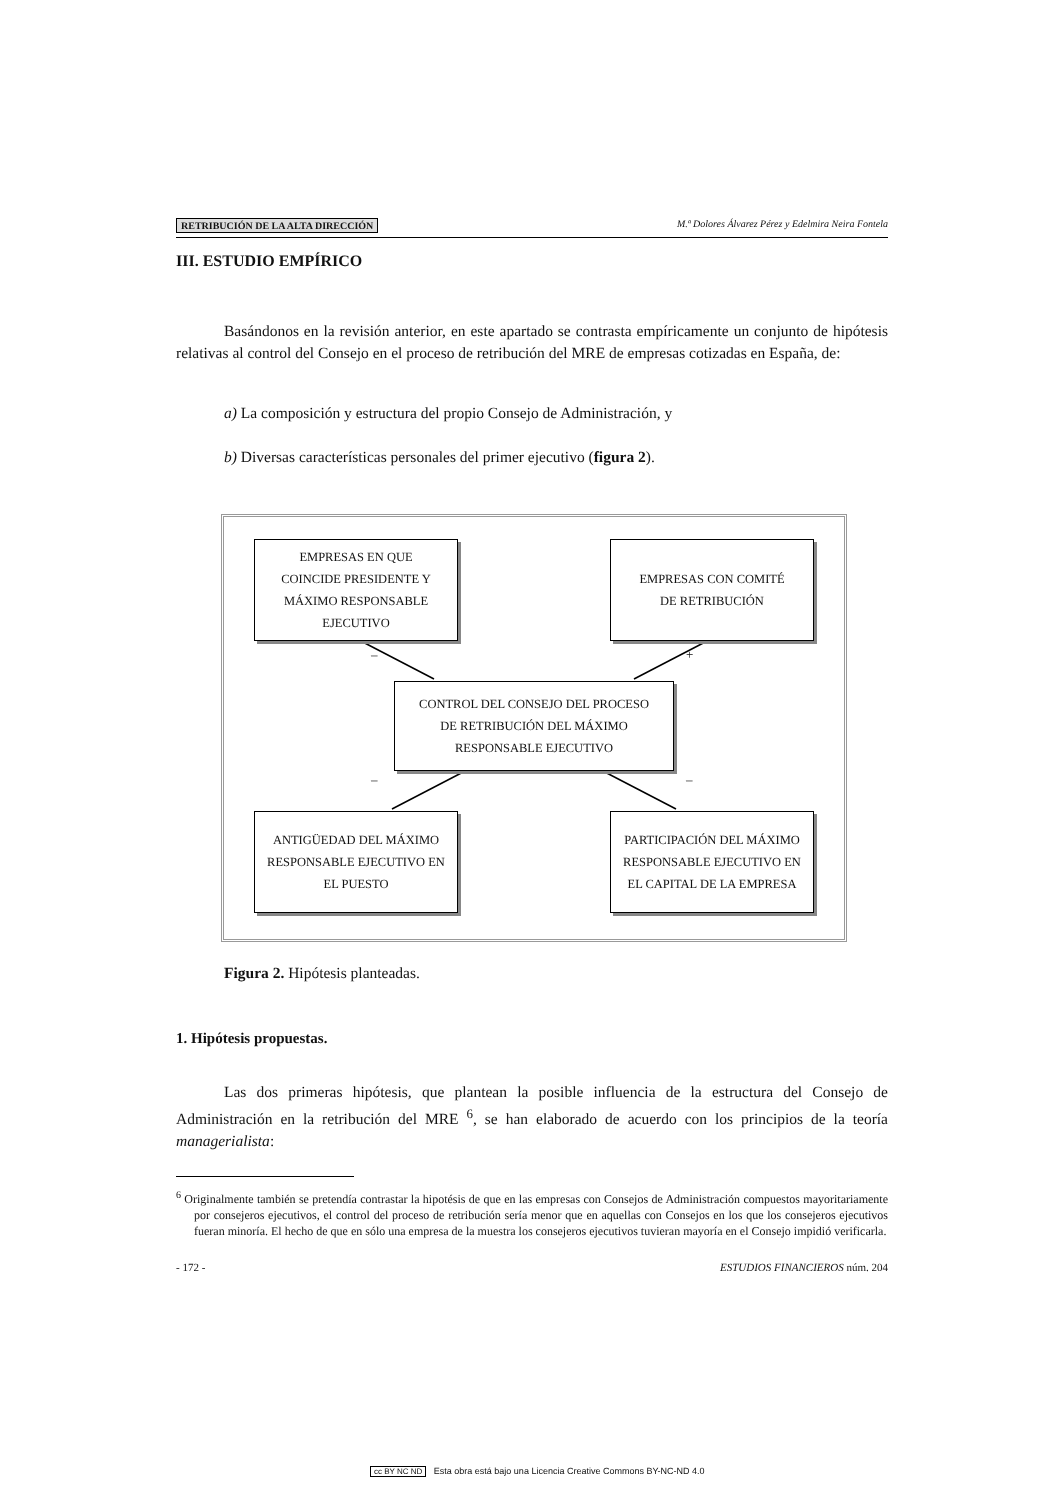RETRIBUCIÓN DE LA ALTA DIRECCIÓN M.ª Dolores Álvarez Pérez y Edelmira Neira Fontela
III. ESTUDIO EMPÍRICO
Basándonos en la revisión anterior, en este apartado se contrasta empíricamente un conjunto de hipótesis relativas al control del Consejo en el proceso de retribución del MRE de empresas cotizadas en España, de:
a) La composición y estructura del propio Consejo de Administración, y
b) Diversas características personales del primer ejecutivo (figura 2).
EMPRESAS EN QUE
COINCIDE PRESIDENTE Y
MÁXIMO RESPONSABLE
EJECUTIVO
EMPRESAS CON COMITÉ
DE RETRIBUCIÓN
CONTROL DEL CONSEJO DEL PROCESO
DE RETRIBUCIÓN DEL MÁXIMO
RESPONSABLE EJECUTIVO
ANTIGÜEDAD DEL MÁXIMO
RESPONSABLE EJECUTIVO EN
EL PUESTO
PARTICIPACIÓN DEL MÁXIMO
RESPONSABLE EJECUTIVO EN
EL CAPITAL DE LA EMPRESA
– +
– –
Figura 2. Hipótesis planteadas.
1. Hipótesis propuestas.
Las dos primeras hipótesis, que plantean la posible influencia de la estructura del Consejo de Administración en la retribución del MRE <sup>6</sup>, se han elaborado de acuerdo con los principios de la teoría managerialista:
<sup>6</sup> Originalmente también se pretendía contrastar la hipotésis de que en las empresas con Consejos de Administración compuestos mayoritariamente por consejeros ejecutivos, el control del proceso de retribución sería menor que en aquellas con Consejos en los que los consejeros ejecutivos fueran minoría. El hecho de que en sólo una empresa de la muestra los consejeros ejecutivos tuvieran mayoría en el Consejo impidió verificarla.
- 172 - ESTUDIOS FINANCIEROS núm. 204
cc BY NC ND Esta obra está bajo una Licencia Creative Commons BY-NC-ND 4.0